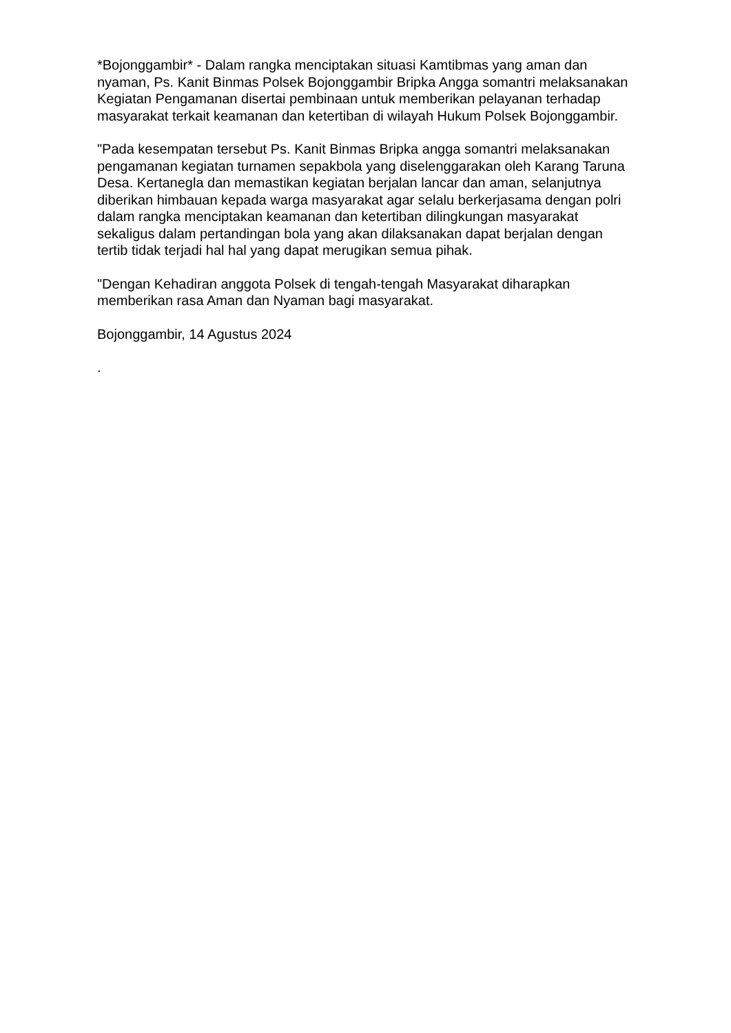*Bojonggambir* - Dalam rangka menciptakan situasi Kamtibmas yang aman dan nyaman, Ps. Kanit Binmas Polsek Bojonggambir Bripka Angga somantri melaksanakan Kegiatan Pengamanan disertai pembinaan untuk memberikan pelayanan terhadap masyarakat terkait keamanan dan ketertiban di wilayah Hukum Polsek Bojonggambir.
"Pada kesempatan tersebut Ps. Kanit Binmas Bripka angga somantri melaksanakan pengamanan kegiatan turnamen sepakbola yang diselenggarakan oleh Karang Taruna Desa. Kertanegla dan memastikan kegiatan berjalan lancar dan aman, selanjutnya diberikan himbauan kepada warga masyarakat agar selalu berkerjasama dengan polri dalam rangka menciptakan keamanan dan ketertiban dilingkungan masyarakat sekaligus dalam pertandingan bola yang akan dilaksanakan dapat berjalan dengan tertib tidak terjadi hal hal yang dapat merugikan semua pihak.
"Dengan Kehadiran anggota Polsek di tengah-tengah Masyarakat diharapkan memberikan rasa Aman dan Nyaman bagi masyarakat.
Bojonggambir, 14 Agustus 2024
.